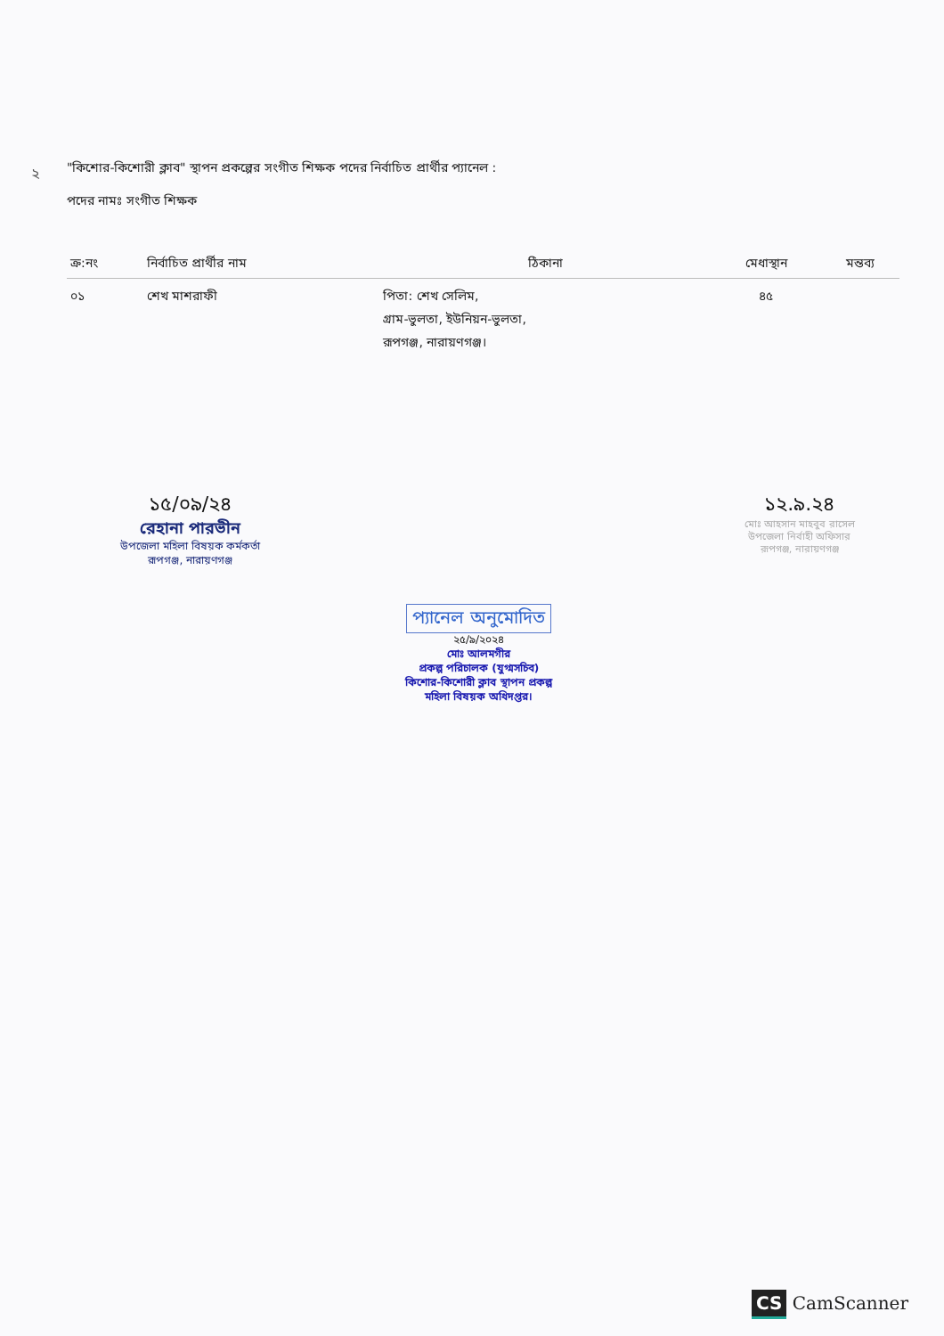২
"কিশোর-কিশোরী ক্লাব" স্থাপন প্রকল্পের সংগীত শিক্ষক পদের নির্বাচিত প্রার্থীর প্যানেল :
পদের নামঃ সংগীত শিক্ষক
| ক্র:নং | নির্বাচিত প্রার্থীর নাম | ঠিকানা | মেধাস্থান | মন্তব্য |
| --- | --- | --- | --- | --- |
| ০১ | শেখ মাশরাফী | পিতা: শেখ সেলিম, গ্রাম-ভুলতা, ইউনিয়ন-ভুলতা, রূপগঞ্জ, নারায়ণগঞ্জ। | ৪৫ | |
১৫/০৯/২৪
রেহানা পারভীন
উপজেলা মহিলা বিষয়ক কর্মকর্তা
রূপগঞ্জ, নারায়ণগঞ্জ
১২.৯.২৪
মোঃ আহসান মাহবুব রাসেল
উপজেলা নির্বাহী অফিসার
রূপগঞ্জ, নারায়ণগঞ্জ
প্যানেল অনুমোদিত
২৫/৯/২০২৪
মোঃ আলমগীর
প্রকল্প পরিচালক (যুগ্মসচিব)
কিশোর-কিশোরী ক্লাব স্থাপন প্রকল্প
মহিলা বিষয়ক অধিদপ্তর।
CS CamScanner